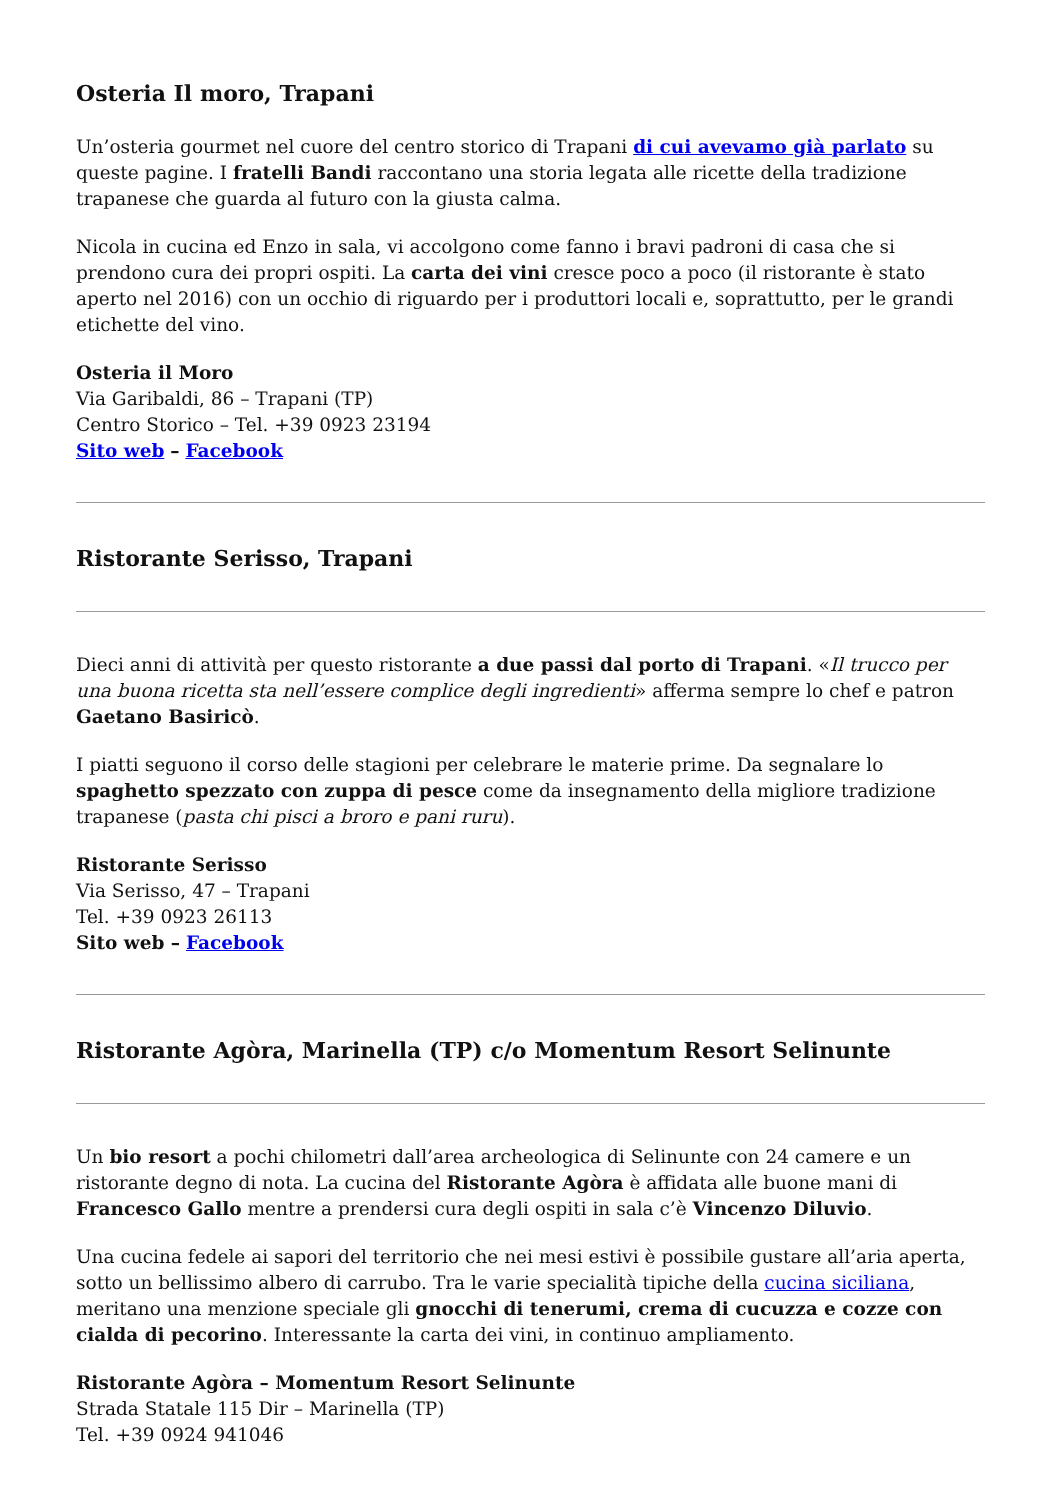Osteria Il moro, Trapani
Un’osteria gourmet nel cuore del centro storico di Trapani di cui avevamo già parlato su queste pagine. I fratelli Bandi raccontano una storia legata alle ricette della tradizione trapanese che guarda al futuro con la giusta calma.
Nicola in cucina ed Enzo in sala, vi accolgono come fanno i bravi padroni di casa che si prendono cura dei propri ospiti. La carta dei vini cresce poco a poco (il ristorante è stato aperto nel 2016) con un occhio di riguardo per i produttori locali e, soprattutto, per le grandi etichette del vino.
Osteria il Moro
Via Garibaldi, 86 – Trapani (TP)
Centro Storico – Tel. +39 0923 23194
Sito web – Facebook
Ristorante Serisso, Trapani
Dieci anni di attività per questo ristorante a due passi dal porto di Trapani. «Il trucco per una buona ricetta sta nell’essere complice degli ingredienti» afferma sempre lo chef e patron Gaetano Basiricò.
I piatti seguono il corso delle stagioni per celebrare le materie prime. Da segnalare lo spaghetto spezzato con zuppa di pesce come da insegnamento della migliore tradizione trapanese (pasta chi pisci a broro e pani ruru).
Ristorante Serisso
Via Serisso, 47 – Trapani
Tel. +39 0923 26113
Sito web – Facebook
Ristorante Agòra, Marinella (TP) c/o Momentum Resort Selinunte
Un bio resort a pochi chilometri dall’area archeologica di Selinunte con 24 camere e un ristorante degno di nota. La cucina del Ristorante Agòra è affidata alle buone mani di Francesco Gallo mentre a prendersi cura degli ospiti in sala c’è Vincenzo Diluvio.
Una cucina fedele ai sapori del territorio che nei mesi estivi è possibile gustare all’aria aperta, sotto un bellissimo albero di carrubo. Tra le varie specialità tipiche della cucina siciliana, meritano una menzione speciale gli gnocchi di tenerumi, crema di cucuzza e cozze con cialda di pecorino. Interessante la carta dei vini, in continuo ampliamento.
Ristorante Agòra – Momentum Resort Selinunte
Strada Statale 115 Dir – Marinella (TP)
Tel. +39 0924 941046